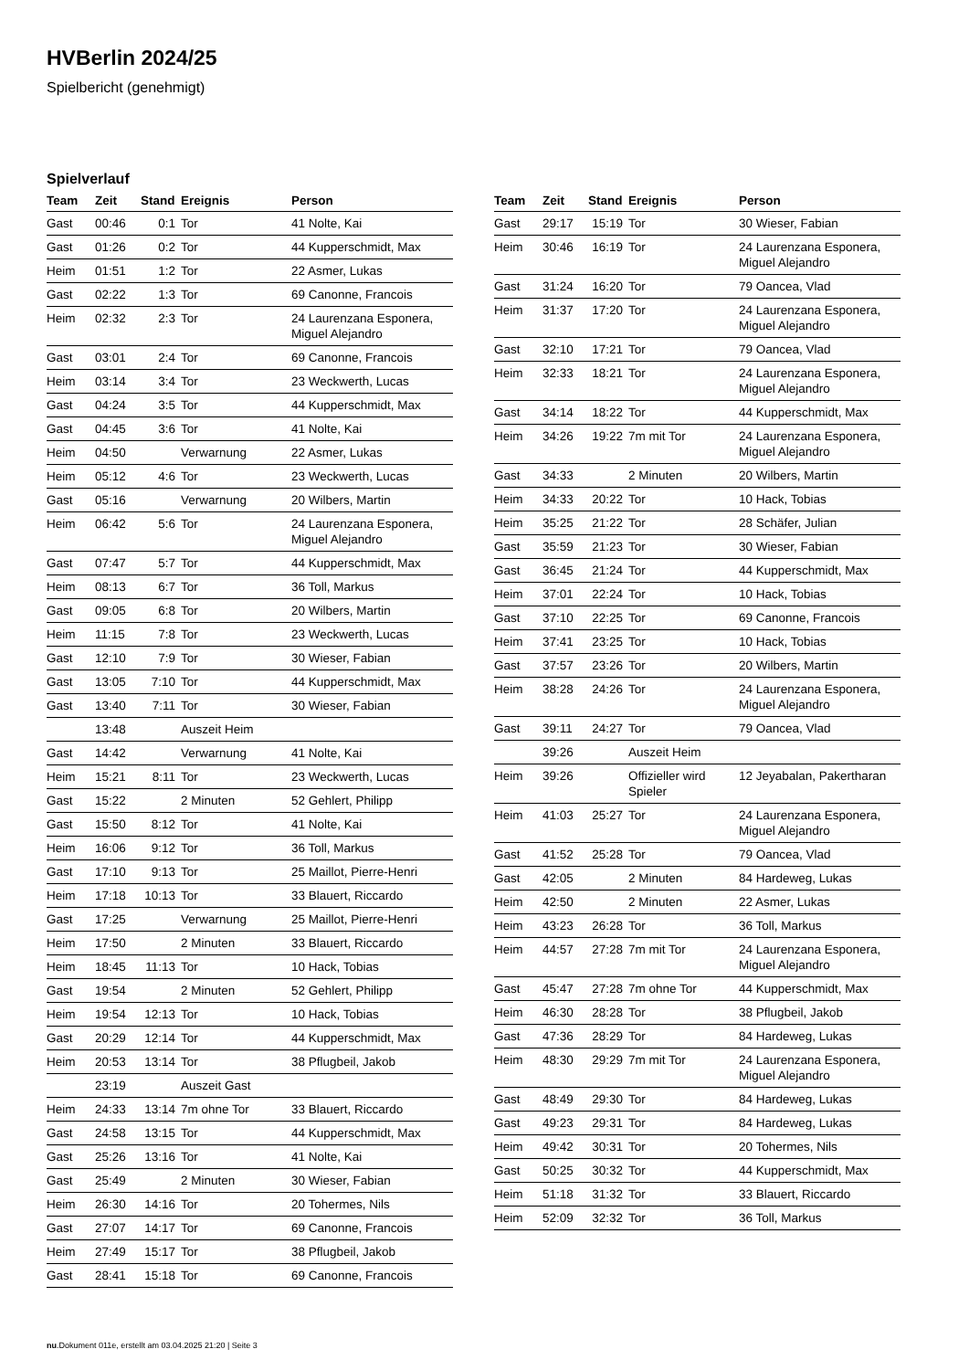HVBerlin 2024/25
Spielbericht (genehmigt)
Spielverlauf
| Team | Zeit | Stand | Ereignis | Person |
| --- | --- | --- | --- | --- |
| Gast | 00:46 | 0:1 | Tor | 41 Nolte, Kai |
| Gast | 01:26 | 0:2 | Tor | 44 Kupperschmidt, Max |
| Heim | 01:51 | 1:2 | Tor | 22 Asmer, Lukas |
| Gast | 02:22 | 1:3 | Tor | 69 Canonne, Francois |
| Heim | 02:32 | 2:3 | Tor | 24 Laurenzana Esponera, Miguel Alejandro |
| Gast | 03:01 | 2:4 | Tor | 69 Canonne, Francois |
| Heim | 03:14 | 3:4 | Tor | 23 Weckwerth, Lucas |
| Gast | 04:24 | 3:5 | Tor | 44 Kupperschmidt, Max |
| Gast | 04:45 | 3:6 | Tor | 41 Nolte, Kai |
| Heim | 04:50 | | Verwarnung | 22 Asmer, Lukas |
| Heim | 05:12 | 4:6 | Tor | 23 Weckwerth, Lucas |
| Gast | 05:16 | | Verwarnung | 20 Wilbers, Martin |
| Heim | 06:42 | 5:6 | Tor | 24 Laurenzana Esponera, Miguel Alejandro |
| Gast | 07:47 | 5:7 | Tor | 44 Kupperschmidt, Max |
| Heim | 08:13 | 6:7 | Tor | 36 Toll, Markus |
| Gast | 09:05 | 6:8 | Tor | 20 Wilbers, Martin |
| Heim | 11:15 | 7:8 | Tor | 23 Weckwerth, Lucas |
| Gast | 12:10 | 7:9 | Tor | 30 Wieser, Fabian |
| Gast | 13:05 | 7:10 | Tor | 44 Kupperschmidt, Max |
| Gast | 13:40 | 7:11 | Tor | 30 Wieser, Fabian |
| | 13:48 | | Auszeit Heim | |
| Gast | 14:42 | | Verwarnung | 41 Nolte, Kai |
| Heim | 15:21 | 8:11 | Tor | 23 Weckwerth, Lucas |
| Gast | 15:22 | | 2 Minuten | 52 Gehlert, Philipp |
| Gast | 15:50 | 8:12 | Tor | 41 Nolte, Kai |
| Heim | 16:06 | 9:12 | Tor | 36 Toll, Markus |
| Gast | 17:10 | 9:13 | Tor | 25 Maillot, Pierre-Henri |
| Heim | 17:18 | 10:13 | Tor | 33 Blauert, Riccardo |
| Gast | 17:25 | | Verwarnung | 25 Maillot, Pierre-Henri |
| Heim | 17:50 | | 2 Minuten | 33 Blauert, Riccardo |
| Heim | 18:45 | 11:13 | Tor | 10 Hack, Tobias |
| Gast | 19:54 | | 2 Minuten | 52 Gehlert, Philipp |
| Heim | 19:54 | 12:13 | Tor | 10 Hack, Tobias |
| Gast | 20:29 | 12:14 | Tor | 44 Kupperschmidt, Max |
| Heim | 20:53 | 13:14 | Tor | 38 Pflugbeil, Jakob |
| | 23:19 | | Auszeit Gast | |
| Heim | 24:33 | 13:14 | 7m ohne Tor | 33 Blauert, Riccardo |
| Gast | 24:58 | 13:15 | Tor | 44 Kupperschmidt, Max |
| Gast | 25:26 | 13:16 | Tor | 41 Nolte, Kai |
| Gast | 25:49 | | 2 Minuten | 30 Wieser, Fabian |
| Heim | 26:30 | 14:16 | Tor | 20 Tohermes, Nils |
| Gast | 27:07 | 14:17 | Tor | 69 Canonne, Francois |
| Heim | 27:49 | 15:17 | Tor | 38 Pflugbeil, Jakob |
| Gast | 28:41 | 15:18 | Tor | 69 Canonne, Francois |
| Team | Zeit | Stand | Ereignis | Person |
| --- | --- | --- | --- | --- |
| Gast | 29:17 | 15:19 | Tor | 30 Wieser, Fabian |
| Heim | 30:46 | 16:19 | Tor | 24 Laurenzana Esponera, Miguel Alejandro |
| Gast | 31:24 | 16:20 | Tor | 79 Oancea, Vlad |
| Heim | 31:37 | 17:20 | Tor | 24 Laurenzana Esponera, Miguel Alejandro |
| Gast | 32:10 | 17:21 | Tor | 79 Oancea, Vlad |
| Heim | 32:33 | 18:21 | Tor | 24 Laurenzana Esponera, Miguel Alejandro |
| Gast | 34:14 | 18:22 | Tor | 44 Kupperschmidt, Max |
| Heim | 34:26 | 19:22 | 7m mit Tor | 24 Laurenzana Esponera, Miguel Alejandro |
| Gast | 34:33 | | 2 Minuten | 20 Wilbers, Martin |
| Heim | 34:33 | 20:22 | Tor | 10 Hack, Tobias |
| Heim | 35:25 | 21:22 | Tor | 28 Schäfer, Julian |
| Gast | 35:59 | 21:23 | Tor | 30 Wieser, Fabian |
| Gast | 36:45 | 21:24 | Tor | 44 Kupperschmidt, Max |
| Heim | 37:01 | 22:24 | Tor | 10 Hack, Tobias |
| Gast | 37:10 | 22:25 | Tor | 69 Canonne, Francois |
| Heim | 37:41 | 23:25 | Tor | 10 Hack, Tobias |
| Gast | 37:57 | 23:26 | Tor | 20 Wilbers, Martin |
| Heim | 38:28 | 24:26 | Tor | 24 Laurenzana Esponera, Miguel Alejandro |
| Gast | 39:11 | 24:27 | Tor | 79 Oancea, Vlad |
| | 39:26 | | Auszeit Heim | |
| Heim | 39:26 | | Offizieller wird Spieler | 12 Jeyabalan, Pakertharan |
| Heim | 41:03 | 25:27 | Tor | 24 Laurenzana Esponera, Miguel Alejandro |
| Gast | 41:52 | 25:28 | Tor | 79 Oancea, Vlad |
| Gast | 42:05 | | 2 Minuten | 84 Hardeweg, Lukas |
| Heim | 42:50 | | 2 Minuten | 22 Asmer, Lukas |
| Heim | 43:23 | 26:28 | Tor | 36 Toll, Markus |
| Heim | 44:57 | 27:28 | 7m mit Tor | 24 Laurenzana Esponera, Miguel Alejandro |
| Gast | 45:47 | 27:28 | 7m ohne Tor | 44 Kupperschmidt, Max |
| Heim | 46:30 | 28:28 | Tor | 38 Pflugbeil, Jakob |
| Gast | 47:36 | 28:29 | Tor | 84 Hardeweg, Lukas |
| Heim | 48:30 | 29:29 | 7m mit Tor | 24 Laurenzana Esponera, Miguel Alejandro |
| Gast | 48:49 | 29:30 | Tor | 84 Hardeweg, Lukas |
| Gast | 49:23 | 29:31 | Tor | 84 Hardeweg, Lukas |
| Heim | 49:42 | 30:31 | Tor | 20 Tohermes, Nils |
| Gast | 50:25 | 30:32 | Tor | 44 Kupperschmidt, Max |
| Heim | 51:18 | 31:32 | Tor | 33 Blauert, Riccardo |
| Heim | 52:09 | 32:32 | Tor | 36 Toll, Markus |
nu.Dokument 011e, erstellt am 03.04.2025 21:20 | Seite 3